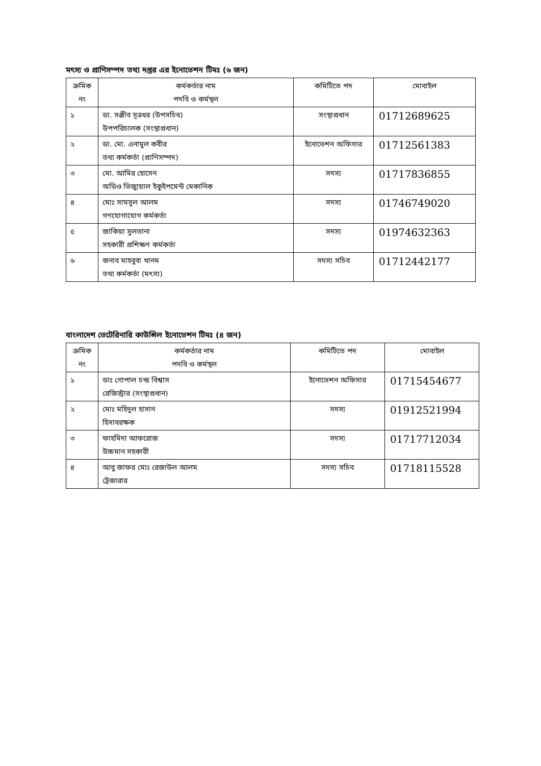মৎস্য ও প্রাণিসম্পদ তথ্য দপ্তর এর ইনোভেশন টিমঃ (৬ জন)
| ক্রমিক নং | কর্মকর্তার নাম পদবি ও কর্মস্থল | কমিটিতে পদ | মোবাইল |
| --- | --- | --- | --- |
| ১ | ডা. সঞ্জীব সূত্রধর (উপসচিব) উপপরিচালক (সংস্থাপ্রধান) | সংস্থাপ্রধান | 01712689625 |
| ২ | ডা. মো. এনামুল কবীর তথ্য কর্মকর্তা (প্রাণিসম্পদ) | ইনোভেশন অফিসার | 01712561383 |
| ৩ | মো. আমির হোসেন অডিও ভিজ্যুয়াল ইকুইপমেন্ট মেকানিক | সদস্য | 01717836855 |
| ৪ | মোঃ সামসুল আলম গণযোগাযোগ কর্মকর্তা | সদস্য | 01746749020 |
| ৫ | জাকিয়া সুলতানা সহকারী প্রশিক্ষণ কর্মকর্তা | সদস্য | 01974632363 |
| ৬ | জনাব মাহবুবা খানম তথ্য কর্মকর্তা (মৎস্য) | সদস্য সচিব | 01712442177 |
বাংলাদেশ ভেটেরিনারি কাউন্সিল ইনোভেশন টিমঃ (৪ জন)
| ক্রমিক নং | কর্মকর্তার নাম পদবি ও কর্মস্থল | কমিটিতে পদ | মোবাইল |
| --- | --- | --- | --- |
| ১ | ডাঃ গোপাল চন্দ্র বিশ্বাস রেজিস্ট্রার (সংস্থাপ্রধান) | ইনোভেশন অফিসার | 01715454677 |
| ২ | মোঃ মহিদুল হাসান হিসাবরক্ষক | সদস্য | 01912521994 |
| ৩ | ফাহমিদা আফরোজ উচ্চমান সহকারী | সদস্য | 01717712034 |
| ৪ | আবু জাফর মোঃ রেজাউল আলম ট্রেজারার | সদস্য সচিব | 01718115528 |